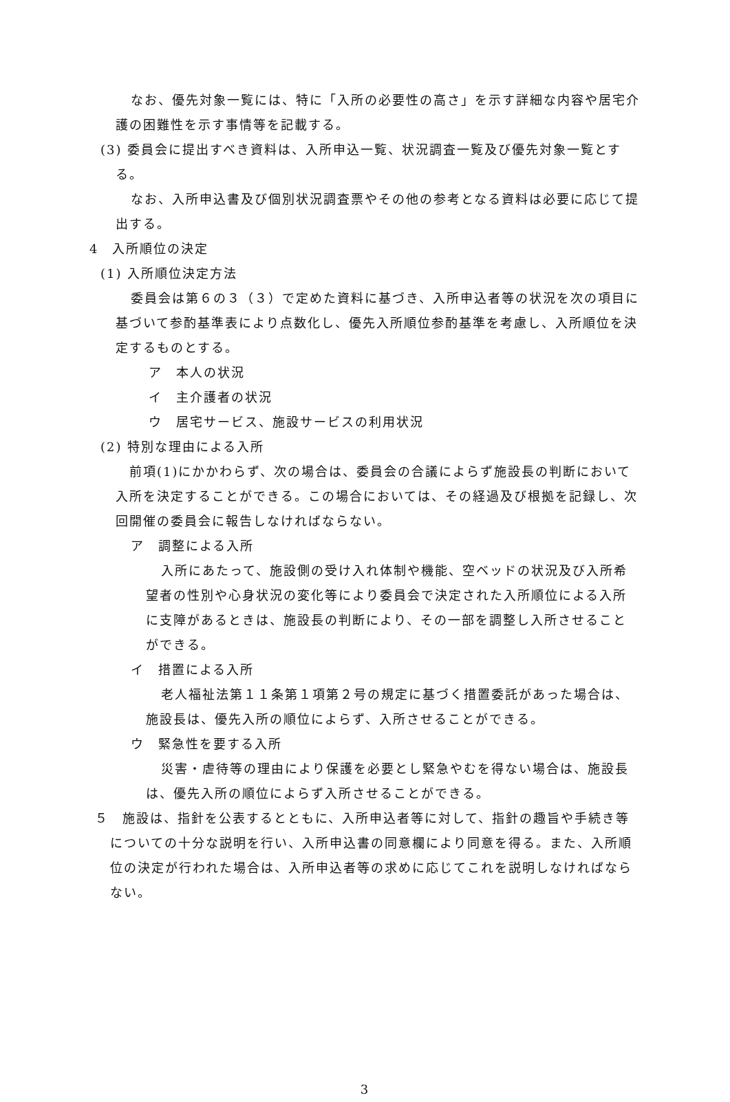なお、優先対象一覧には、特に「入所の必要性の高さ」を示す詳細な内容や居宅介護の困難性を示す事情等を記載する。
(3) 委員会に提出すべき資料は、入所申込一覧、状況調査一覧及び優先対象一覧とする。
なお、入所申込書及び個別状況調査票やその他の参考となる資料は必要に応じて提出する。
4　入所順位の決定
(1) 入所順位決定方法
委員会は第６の３（３）で定めた資料に基づき、入所申込者等の状況を次の項目に基づいて参酌基準表により点数化し、優先入所順位参酌基準を考慮し、入所順位を決定するものとする。
ア　本人の状況
イ　主介護者の状況
ウ　居宅サービス、施設サービスの利用状況
(2) 特別な理由による入所
前項(1)にかかわらず、次の場合は、委員会の合議によらず施設長の判断において入所を決定することができる。この場合においては、その経過及び根拠を記録し、次回開催の委員会に報告しなければならない。
ア　調整による入所
入所にあたって、施設側の受け入れ体制や機能、空ベッドの状況及び入所希望者の性別や心身状況の変化等により委員会で決定された入所順位による入所に支障があるときは、施設長の判断により、その一部を調整し入所させることができる。
イ　措置による入所
老人福祉法第１１条第１項第２号の規定に基づく措置委託があった場合は、施設長は、優先入所の順位によらず、入所させることができる。
ウ　緊急性を要する入所
災害・虐待等の理由により保護を必要とし緊急やむを得ない場合は、施設長は、優先入所の順位によらず入所させることができる。
５　施設は、指針を公表するとともに、入所申込者等に対して、指針の趣旨や手続き等についての十分な説明を行い、入所申込書の同意欄により同意を得る。また、入所順位の決定が行われた場合は、入所申込者等の求めに応じてこれを説明しなければならない。
3